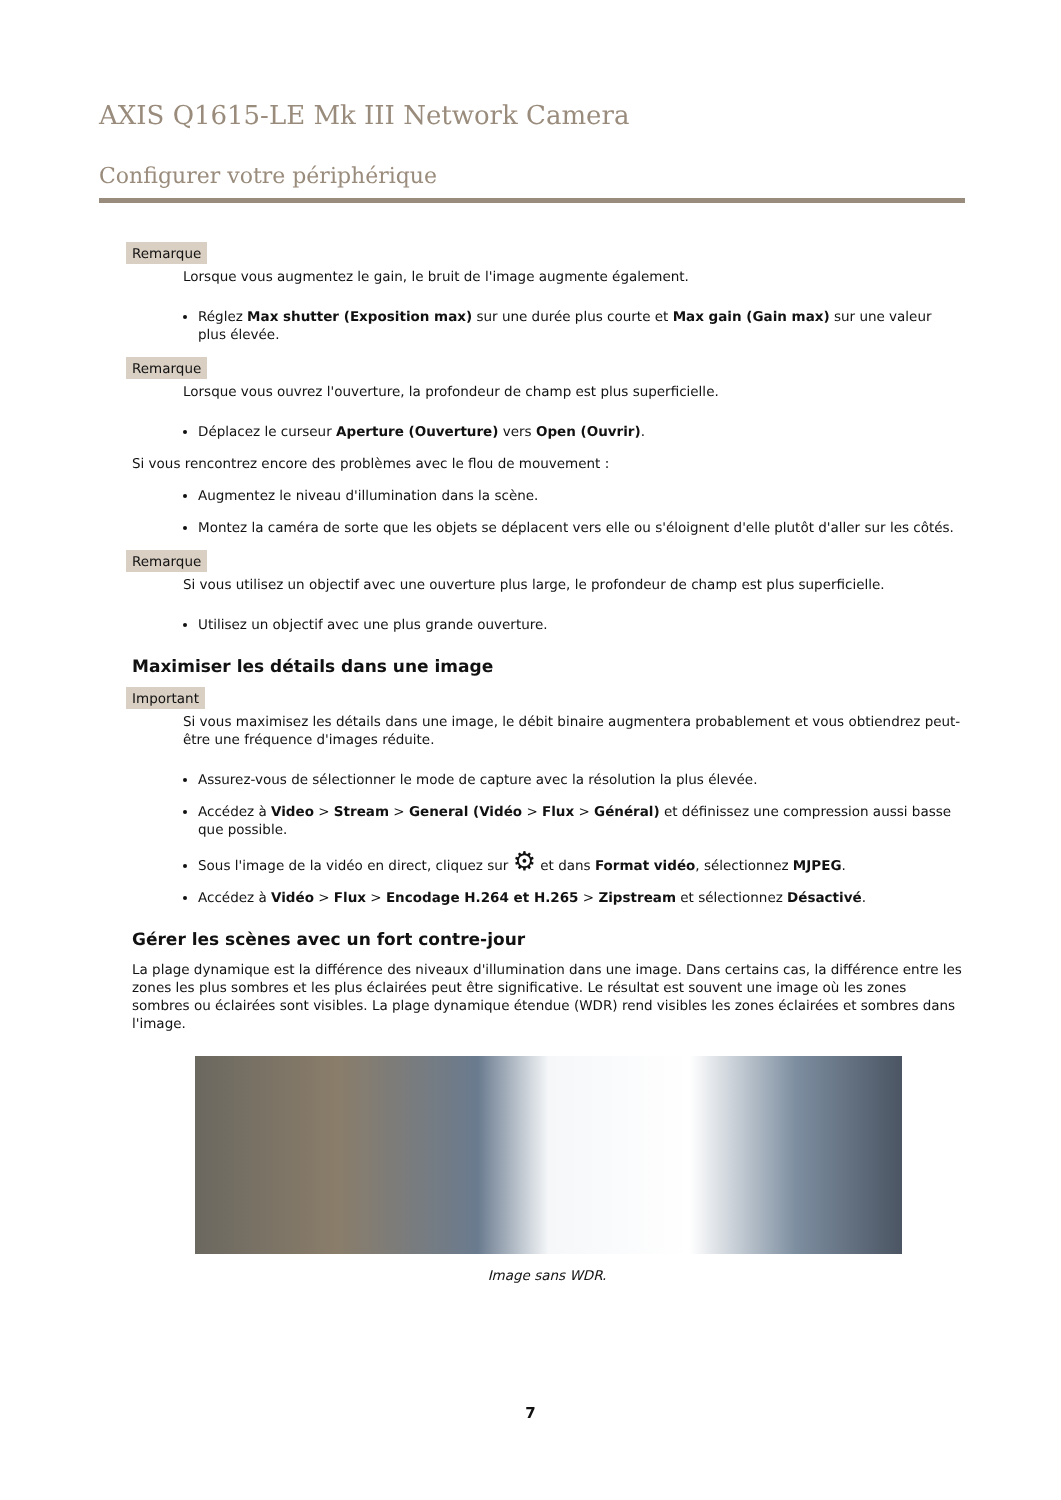AXIS Q1615-LE Mk III Network Camera
Configurer votre périphérique
Remarque
Lorsque vous augmentez le gain, le bruit de l'image augmente également.
Réglez Max shutter (Exposition max) sur une durée plus courte et Max gain (Gain max) sur une valeur plus élevée.
Remarque
Lorsque vous ouvrez l'ouverture, la profondeur de champ est plus superficielle.
Déplacez le curseur Aperture (Ouverture) vers Open (Ouvrir).
Si vous rencontrez encore des problèmes avec le flou de mouvement :
Augmentez le niveau d'illumination dans la scène.
Montez la caméra de sorte que les objets se déplacent vers elle ou s'éloignent d'elle plutôt d'aller sur les côtés.
Remarque
Si vous utilisez un objectif avec une ouverture plus large, le profondeur de champ est plus superficielle.
Utilisez un objectif avec une plus grande ouverture.
Maximiser les détails dans une image
Important
Si vous maximisez les détails dans une image, le débit binaire augmentera probablement et vous obtiendrez peut-être une fréquence d'images réduite.
Assurez-vous de sélectionner le mode de capture avec la résolution la plus élevée.
Accédez à Video > Stream > General (Vidéo > Flux > Général) et définissez une compression aussi basse que possible.
Sous l'image de la vidéo en direct, cliquez sur ⚙ et dans Format vidéo, sélectionnez MJPEG.
Accédez à Vidéo > Flux > Encodage H.264 et H.265 > Zipstream et sélectionnez Désactivé.
Gérer les scènes avec un fort contre-jour
La plage dynamique est la différence des niveaux d'illumination dans une image. Dans certains cas, la différence entre les zones les plus sombres et les plus éclairées peut être significative. Le résultat est souvent une image où les zones sombres ou éclairées sont visibles. La plage dynamique étendue (WDR) rend visibles les zones éclairées et sombres dans l'image.
Image sans WDR.
7